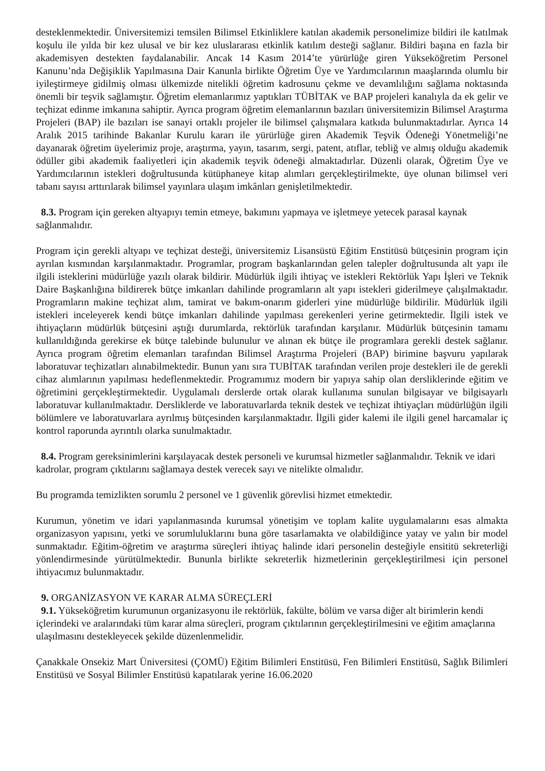desteklenmektedir. Üniversitemizi temsilen Bilimsel Etkinliklere katılan akademik personelimize bildiri ile katılmak koşulu ile yılda bir kez ulusal ve bir kez uluslararası etkinlik katılım desteği sağlanır. Bildiri başına en fazla bir akademisyen destekten faydalanabilir. Ancak 14 Kasım 2014’te yürürlüğe giren Yükseköğretim Personel Kanunu’nda Değişiklik Yapılmasına Dair Kanunla birlikte Öğretim Üye ve Yardımcılarının maaşlarında olumlu bir iyileştirmeye gidilmiş olması ülkemizde nitelikli öğretim kadrosunu çekme ve devamlılığını sağlama noktasında önemli bir teşvik sağlamıştır. Öğretim elemanlarımız yaptıkları TÜBİTAK ve BAP projeleri kanalıyla da ek gelir ve teçhizat edinme imkanına sahiptir. Ayrıca program öğretim elemanlarının bazıları üniversitemizin Bilimsel Araştırma Projeleri (BAP) ile bazıları ise sanayi ortaklı projeler ile bilimsel çalışmalara katkıda bulunmaktadırlar. Ayrıca 14 Aralık 2015 tarihinde Bakanlar Kurulu kararı ile yürürlüğe giren Akademik Teşvik Ödeneği Yönetmeliği’ne dayanarak öğretim üyelerimiz proje, araştırma, yayın, tasarım, sergi, patent, atıflar, tebliğ ve almış olduğu akademik ödüller gibi akademik faaliyetleri için akademik teşvik ödeneği almaktadırlar. Düzenli olarak, Öğretim Üye ve Yardımcılarının istekleri doğrultusunda kütüphaneye kitap alımları gerçekleştirilmekte, üye olunan bilimsel veri tabanı sayısı arttırılarak bilimsel yayınlara ulaşım imkânları genişletilmektedir.
8.3. Program için gereken altyapıyı temin etmeye, bakımını yapmaya ve işletmeye yetecek parasal kaynak sağlanmalıdır.
Program için gerekli altyapı ve teçhizat desteği, üniversitemiz Lisansüstü Eğitim Enstitüsü bütçesinin program için ayrılan kısmından karşılanmaktadır. Programlar, program başkanlarından gelen talepler doğrultusunda alt yapı ile ilgili isteklerini müdürlüğe yazılı olarak bildirir. Müdürlük ilgili ihtiyaç ve istekleri Rektörlük Yapı İşleri ve Teknik Daire Başkanlığına bildirerek bütçe imkanları dahilinde programların alt yapı istekleri giderilmeye çalışılmaktadır. Programların makine teçhizat alım, tamirat ve bakım-onarım giderleri yine müdürlüğe bildirilir. Müdürlük ilgili istekleri inceleyerek kendi bütçe imkanları dahilinde yapılması gerekenleri yerine getirmektedir. İlgili istek ve ihtiyaçların müdürlük bütçesini aştığı durumlarda, rektörlük tarafından karşılanır. Müdürlük bütçesinin tamamı kullanıldığında gerekirse ek bütçe talebinde bulunulur ve alınan ek bütçe ile programlara gerekli destek sağlanır. Ayrıca program öğretim elemanları tarafından Bilimsel Araştırma Projeleri (BAP) birimine başvuru yapılarak laboratuvar teçhizatları alınabilmektedir. Bunun yanı sıra TUBİTAK tarafından verilen proje destekleri ile de gerekli cihaz alımlarının yapılması hedeflenmektedir. Programımız modern bir yapıya sahip olan dersliklerinde eğitim ve öğretimini gerçekleştirmektedir. Uygulamalı derslerde ortak olarak kullanıma sunulan bilgisayar ve bilgisayarlı laboratuvar kullanılmaktadır. Dersliklerde ve laboratuvarlarda teknik destek ve teçhizat ihtiyaçları müdürlüğün ilgili bölümlere ve laboratuvarlara ayrılmış bütçesinden karşılanmaktadır. İlgili gider kalemi ile ilgili genel harcamalar iç kontrol raporunda ayrıntılı olarka sunulmaktadır.
8.4. Program gereksinimlerini karşılayacak destek personeli ve kurumsal hizmetler sağlanmalıdır. Teknik ve idari kadrolar, program çıktılarını sağlamaya destek verecek sayı ve nitelikte olmalıdır.
Bu programda temizlikten sorumlu 2 personel ve 1 güvenlik görevlisi hizmet etmektedir.
Kurumun, yönetim ve idari yapılanmasında kurumsal yönetişim ve toplam kalite uygulamalarını esas almakta organizasyon yapısını, yetki ve sorumluluklarını buna göre tasarlamakta ve olabildiğince yatay ve yalın bir model sunmaktadır. Eğitim-öğretim ve araştırma süreçleri ihtiyaç halinde idari personelin desteğiyle ensititü sekreterliği yönlendirmesinde yürütülmektedir. Bununla birlikte sekreterlik hizmetlerinin gerçekleştirilmesi için personel ihtiyacımız bulunmaktadır.
9. ORGANİZASYON VE KARAR ALMA SÜREÇLERİ
9.1. Yükseköğretim kurumunun organizasyonu ile rektörlük, fakülte, bölüm ve varsa diğer alt birimlerin kendi içlerindeki ve aralarındaki tüm karar alma süreçleri, program çıktılarının gerçekleştirilmesini ve eğitim amaçlarına ulaşılmasını destekleyecek şekilde düzenlenmelidir.
Çanakkale Onsekiz Mart Üniversitesi (ÇOMÜ) Eğitim Bilimleri Enstitüsü, Fen Bilimleri Enstitüsü, Sağlık Bilimleri Enstitüsü ve Sosyal Bilimler Enstitüsü kapatılarak yerine 16.06.2020